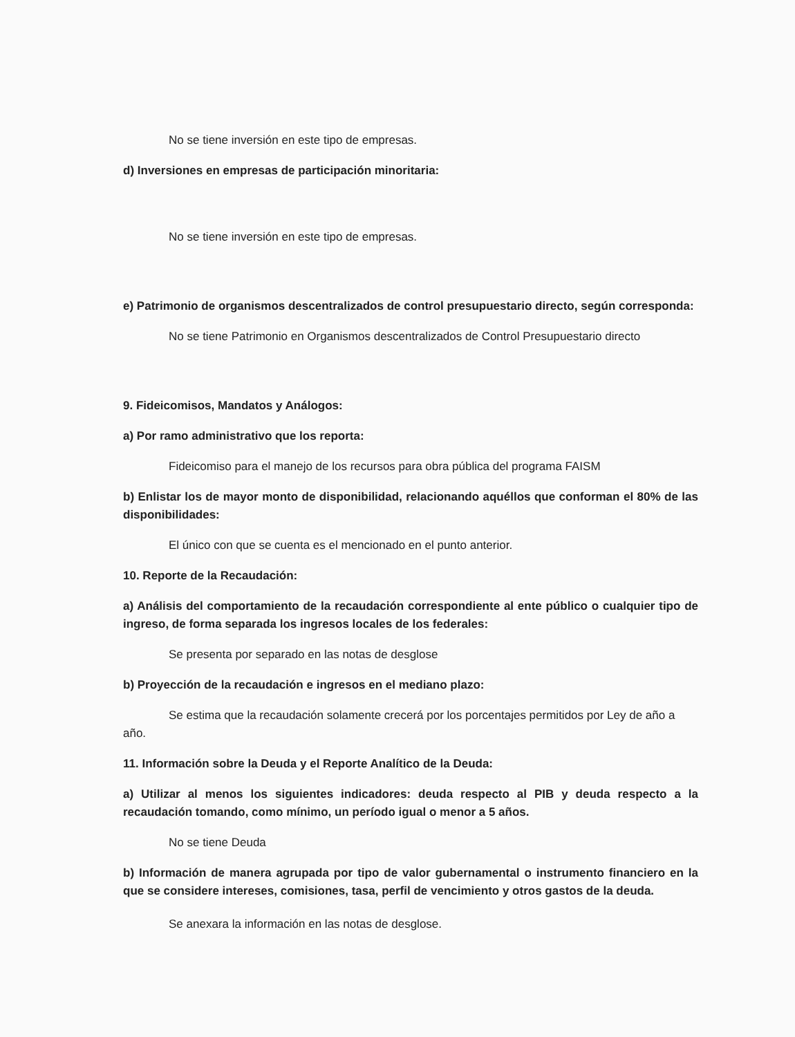No se tiene inversión en este tipo de empresas.
d) Inversiones en empresas de participación minoritaria:
No se tiene inversión en este tipo de empresas.
e) Patrimonio de organismos descentralizados de control presupuestario directo, según corresponda:
No se tiene Patrimonio en Organismos descentralizados de Control Presupuestario directo
9. Fideicomisos, Mandatos y Análogos:
a) Por ramo administrativo que los reporta:
Fideicomiso para el manejo de los recursos para obra pública del programa FAISM
b) Enlistar los de mayor monto de disponibilidad, relacionando aquéllos que conforman el 80% de las disponibilidades:
El único con que se cuenta es el mencionado en el punto anterior.
10. Reporte de la Recaudación:
a) Análisis del comportamiento de la recaudación correspondiente al ente público o cualquier tipo de ingreso, de forma separada los ingresos locales de los federales:
Se presenta por separado en las notas de desglose
b) Proyección de la recaudación e ingresos en el mediano plazo:
Se estima que la recaudación solamente crecerá por los porcentajes permitidos por Ley de año a año.
11. Información sobre la Deuda y el Reporte Analítico de la Deuda:
a) Utilizar al menos los siguientes indicadores: deuda respecto al PIB y deuda respecto a la recaudación tomando, como mínimo, un período igual o menor a 5 años.
No se tiene Deuda
b) Información de manera agrupada por tipo de valor gubernamental o instrumento financiero en la que se considere intereses, comisiones, tasa, perfil de vencimiento y otros gastos de la deuda.
Se anexara la información en las notas de desglose.